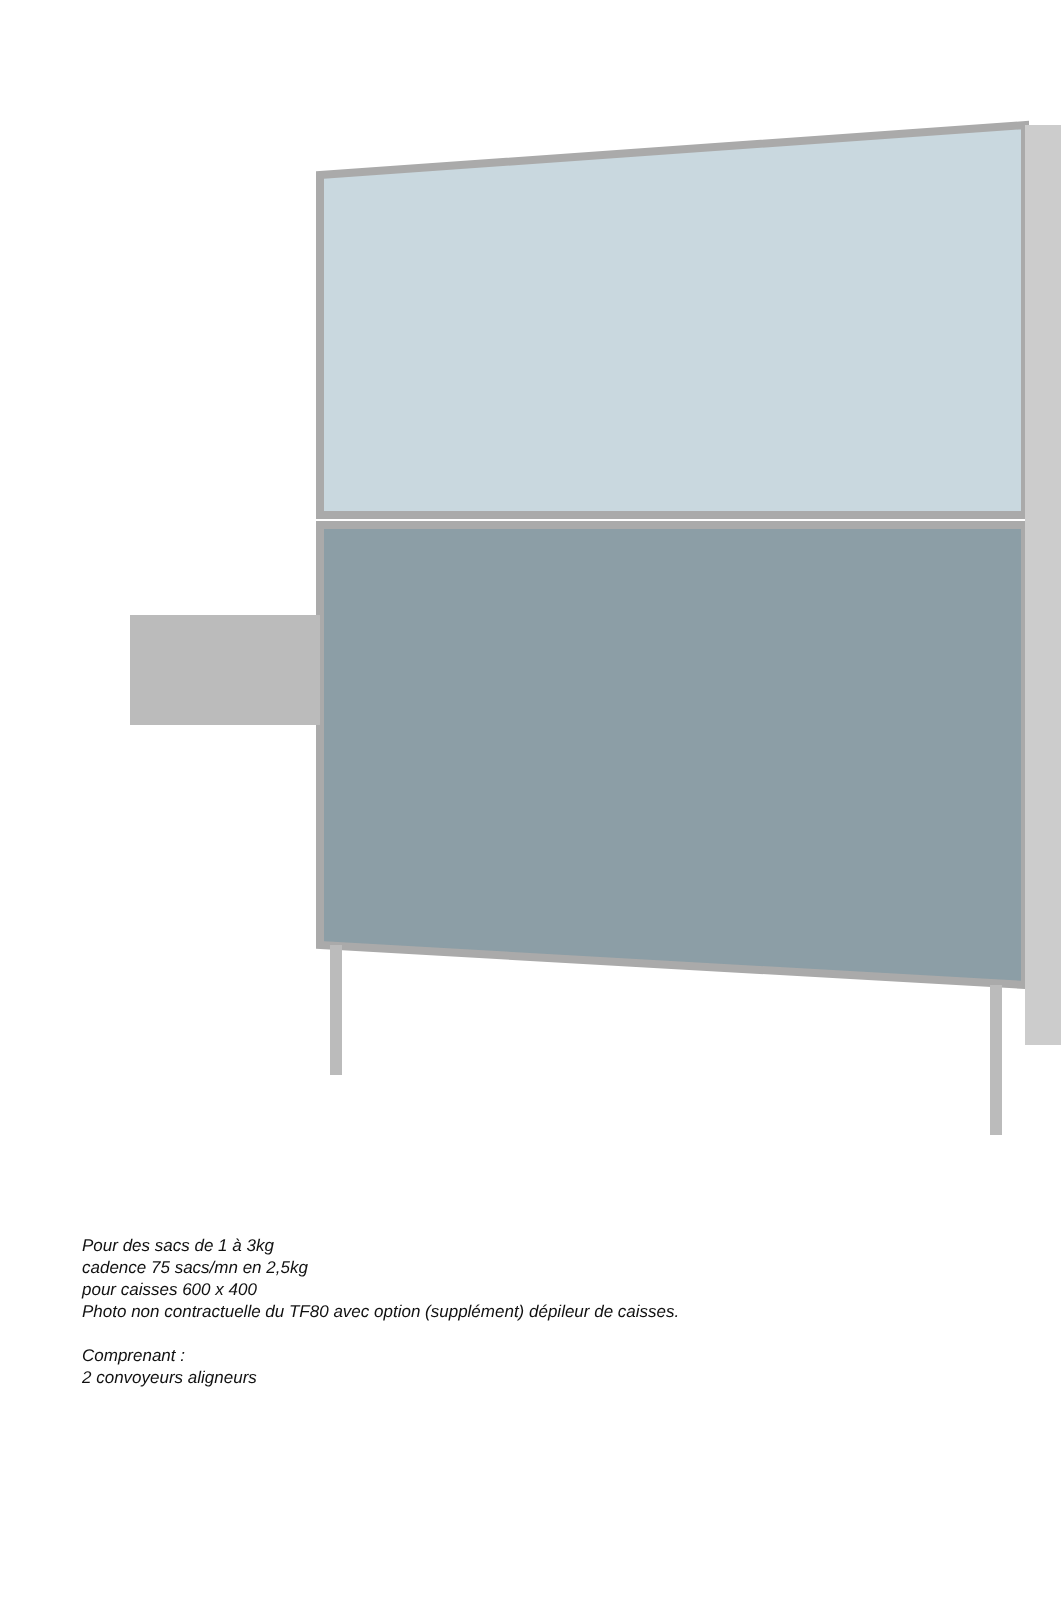Pour des sacs de 1 à 3kg
cadence 75 sacs/mn en 2,5kg
pour caisses 600 x 400
Photo non contractuelle du TF80 avec option (supplément) dépileur de caisses.
Comprenant :
2 convoyeurs aligneurs